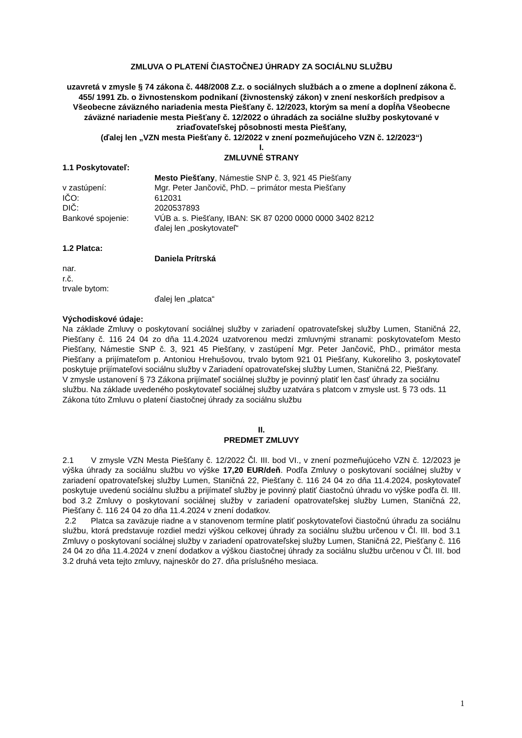ZMLUVA O PLATENÍ ČIASTOČNEJ ÚHRADY ZA SOCIÁLNU SLUŽBU
uzavretá v zmysle § 74 zákona č. 448/2008 Z.z. o sociálnych službách a o zmene a doplnení zákona č. 455/ 1991 Zb. o živnostenskom podnikaní (živnostenský zákon) v znení neskorších predpisov a Všeobecne záväzného nariadenia mesta Piešťany č. 12/2023, ktorým sa mení a dopĺňa Všeobecne záväzné nariadenie mesta Piešťany č. 12/2022 o úhradách za sociálne služby poskytované v zriaďovateľskej pôsobnosti mesta Piešťany,
(ďalej len „VZN mesta Piešťany č. 12/2022 v znení pozmeňujúceho VZN č. 12/2023“)
I.
ZMLUVNÉ STRANY
1.1 Poskytovateľ:
Mesto Piešťany, Námestie SNP č. 3, 921 45 Piešťany
v zastúpení: Mgr. Peter Jančovič, PhD. – primátor mesta Piešťany
IČO: 612031
DIČ: 2020537893
Bankové spojenie: VÚB a. s. Piešťany, IBAN: SK 87 0200 0000 0000 3402 8212
ďalej len „poskytovateľ“
1.2 Platca:
Daniela Prítrská
nar.
r.č.
trvale bytom:
ďalej len „platca“
Východiskové údaje:
Na základe Zmluvy o poskytovaní sociálnej služby v zariadení opatrovateľskej služby Lumen, Staničná 22, Piešťany č. 116 24 04 zo dňa 11.4.2024 uzatvorenou medzi zmluvnými stranami: poskytovateľom Mesto Piešťany, Námestie SNP č. 3, 921 45 Piešťany, v zastúpení Mgr. Peter Jančovič, PhD., primátor mesta Piešťany a prijímateľom p. Antoniou Hrehušovou, trvalo bytom 921 01 Piešťany, Kukoreliho 3, poskytovateľ poskytuje prijímateľovi sociálnu služby v Zariadení opatrovateľskej služby Lumen, Staničná 22, Piešťany.
V zmysle ustanovení § 73 Zákona prijímateľ sociálnej služby je povinný platiť len časť úhrady za sociálnu službu. Na základe uvedeného poskytovateľ sociálnej služby uzatvára s platcom v zmysle ust. § 73 ods. 11 Zákona túto Zmluvu o platení čiastočnej úhrady za sociálnu službu
II.
PREDMET ZMLUVY
2.1 V zmysle VZN Mesta Piešťany č. 12/2022 Čl. III. bod VI., v znení pozmeňujúceho VZN č. 12/2023 je výška úhrady za sociálnu službu vo výške 17,20 EUR/deň. Podľa Zmluvy o poskytovaní sociálnej služby v zariadení opatrovateľskej služby Lumen, Staničná 22, Piešťany č. 116 24 04 zo dňa 11.4.2024, poskytovateľ poskytuje uvedenú sociálnu službu a prijímateľ služby je povinný platiť čiastočnú úhradu vo výške podľa čl. III. bod 3.2 Zmluvy o poskytovaní sociálnej služby v zariadení opatrovateľskej služby Lumen, Staničná 22, Piešťany č. 116 24 04 zo dňa 11.4.2024 v znení dodatkov.
2.2 Platca sa zaväzuje riadne a v stanovenom termíne platiť poskytovateľovi čiastočnú úhradu za sociálnu službu, ktorá predstavuje rozdiel medzi výškou celkovej úhrady za sociálnu službu určenou v Čl. III. bod 3.1 Zmluvy o poskytovaní sociálnej služby v zariadení opatrovateľskej služby Lumen, Staničná 22, Piešťany č. 116 24 04 zo dňa 11.4.2024 v znení dodatkov a výškou čiastočnej úhrady za sociálnu službu určenou v Čl. III. bod 3.2 druhá veta tejto zmluvy, najneskôr do 27. dňa príslušného mesiaca.
1